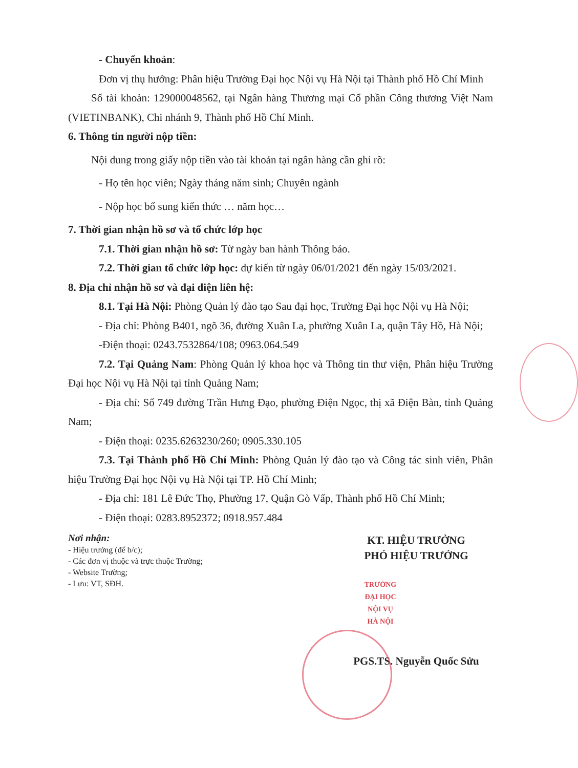- Chuyển khoản:
Đơn vị thụ hưởng: Phân hiệu Trường Đại học Nội vụ Hà Nội tại Thành phố Hồ Chí Minh
Số tài khoản: 129000048562, tại Ngân hàng Thương mại Cổ phần Công thương Việt Nam (VIETINBANK), Chi nhánh 9, Thành phố Hồ Chí Minh.
6. Thông tin người nộp tiền:
Nội dung trong giấy nộp tiền vào tài khoản tại ngân hàng cần ghi rõ:
- Họ tên học viên; Ngày tháng năm sinh; Chuyên ngành
- Nộp học bổ sung kiến thức … năm học…
7. Thời gian nhận hồ sơ và tổ chức lớp học
7.1. Thời gian nhận hồ sơ: Từ ngày ban hành Thông báo.
7.2. Thời gian tổ chức lớp học: dự kiến từ ngày 06/01/2021 đến ngày 15/03/2021.
8. Địa chỉ nhận hồ sơ và đại diện liên hệ:
8.1. Tại Hà Nội: Phòng Quản lý đào tạo Sau đại học, Trường Đại học Nội vụ Hà Nội;
- Địa chỉ: Phòng B401, ngõ 36, đường Xuân La, phường Xuân La, quận Tây Hồ, Hà Nội;
-Điện thoại: 0243.7532864/108; 0963.064.549
7.2. Tại Quảng Nam: Phòng Quản lý khoa học và Thông tin thư viện, Phân hiệu Trường Đại học Nội vụ Hà Nội tại tỉnh Quảng Nam;
- Địa chỉ: Số 749 đường Trần Hưng Đạo, phường Điện Ngọc, thị xã Điện Bàn, tỉnh Quảng Nam;
- Điện thoại: 0235.6263230/260; 0905.330.105
7.3. Tại Thành phố Hồ Chí Minh: Phòng Quản lý đào tạo và Công tác sinh viên, Phân hiệu Trường Đại học Nội vụ Hà Nội tại TP. Hồ Chí Minh;
- Địa chỉ: 181 Lê Đức Thọ, Phường 17, Quận Gò Vấp, Thành phố Hồ Chí Minh;
- Điện thoại: 0283.8952372; 0918.957.484
Nơi nhận:
- Hiệu trưởng (để b/c);
- Các đơn vị thuộc và trực thuộc Trường;
- Website Trường;
- Lưu: VT, SĐH.
KT. HIỆU TRƯỞNG
PHÓ HIỆU TRƯỞNG
TRƯỜNG
ĐẠI HỌC
NỘI VỤ
HÀ NỘI
PGS.TS. Nguyễn Quốc Sửu